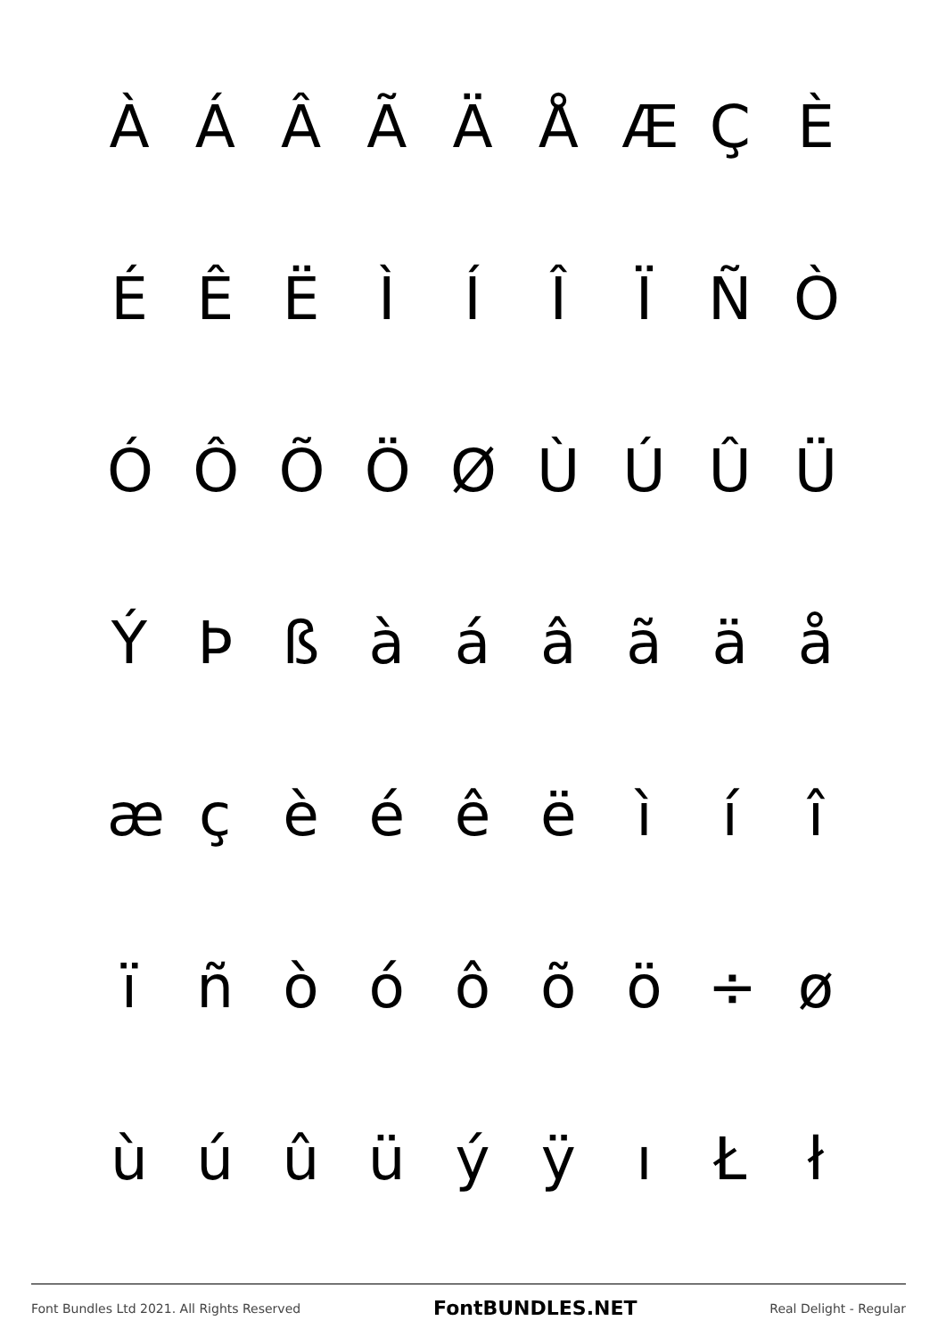À Á Â Ã Ä Å Æ Ç È
É Ê Ë Ì Í Î Ï Ñ Ò
Ó Ô Õ Ö Ø Ù Ú Û Ü
Ý Þ ß à á â ã ä å
æ ç è é ê ë ì í î
ï ñ ò ó ô õ ö ÷ ø
ù ú û ü ý ÿ ı Ł ł
Font Bundles Ltd 2021. All Rights Reserved FontBUNDLES.NET Real Delight - Regular